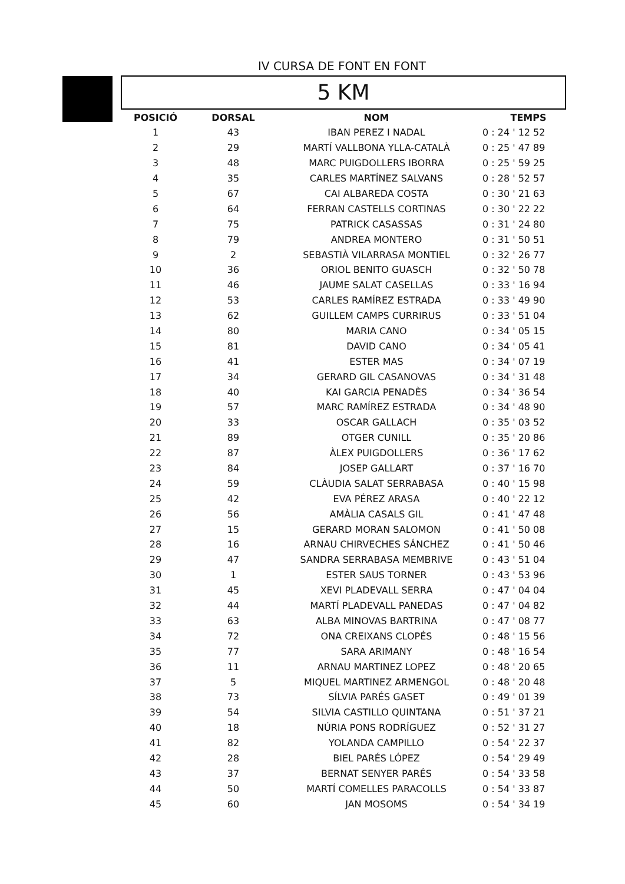IV CURSA DE FONT EN FONT
5 KM
| POSICIÓ | DORSAL | NOM | TEMPS |
| --- | --- | --- | --- |
| 1 | 43 | IBAN PEREZ I NADAL | 0 : 24 ' 12 52 |
| 2 | 29 | MARTÍ VALLBONA YLLA-CATALÀ | 0 : 25 ' 47 89 |
| 3 | 48 | MARC PUIGDOLLERS IBORRA | 0 : 25 ' 59 25 |
| 4 | 35 | CARLES MARTÍNEZ SALVANS | 0 : 28 ' 52 57 |
| 5 | 67 | CAI ALBAREDA COSTA | 0 : 30 ' 21 63 |
| 6 | 64 | FERRAN CASTELLS CORTINAS | 0 : 30 ' 22 22 |
| 7 | 75 | PATRICK CASASSAS | 0 : 31 ' 24 80 |
| 8 | 79 | ANDREA MONTERO | 0 : 31 ' 50 51 |
| 9 | 2 | SEBASTIÀ VILARRASA MONTIEL | 0 : 32 ' 26 77 |
| 10 | 36 | ORIOL BENITO GUASCH | 0 : 32 ' 50 78 |
| 11 | 46 | JAUME SALAT CASELLAS | 0 : 33 ' 16 94 |
| 12 | 53 | CARLES RAMÍREZ ESTRADA | 0 : 33 ' 49 90 |
| 13 | 62 | GUILLEM CAMPS CURRIRUS | 0 : 33 ' 51 04 |
| 14 | 80 | MARIA CANO | 0 : 34 ' 05 15 |
| 15 | 81 | DAVID CANO | 0 : 34 ' 05 41 |
| 16 | 41 | ESTER MAS | 0 : 34 ' 07 19 |
| 17 | 34 | GERARD GIL CASANOVAS | 0 : 34 ' 31 48 |
| 18 | 40 | KAI GARCIA PENADÈS | 0 : 34 ' 36 54 |
| 19 | 57 | MARC RAMÍREZ ESTRADA | 0 : 34 ' 48 90 |
| 20 | 33 | OSCAR GALLACH | 0 : 35 ' 03 52 |
| 21 | 89 | OTGER CUNILL | 0 : 35 ' 20 86 |
| 22 | 87 | ÀLEX PUIGDOLLERS | 0 : 36 ' 17 62 |
| 23 | 84 | JOSEP GALLART | 0 : 37 ' 16 70 |
| 24 | 59 | CLÀUDIA SALAT SERRABASA | 0 : 40 ' 15 98 |
| 25 | 42 | EVA PÉREZ ARASA | 0 : 40 ' 22 12 |
| 26 | 56 | AMÀLIA CASALS GIL | 0 : 41 ' 47 48 |
| 27 | 15 | GERARD MORAN SALOMON | 0 : 41 ' 50 08 |
| 28 | 16 | ARNAU CHIRVECHES SÁNCHEZ | 0 : 41 ' 50 46 |
| 29 | 47 | SANDRA SERRABASA MEMBRIVE | 0 : 43 ' 51 04 |
| 30 | 1 | ESTER SAUS TORNER | 0 : 43 ' 53 96 |
| 31 | 45 | XEVI PLADEVALL SERRA | 0 : 47 ' 04 04 |
| 32 | 44 | MARTÍ PLADEVALL PANEDAS | 0 : 47 ' 04 82 |
| 33 | 63 | ALBA MINOVAS BARTRINA | 0 : 47 ' 08 77 |
| 34 | 72 | ONA CREIXANS CLOPÉS | 0 : 48 ' 15 56 |
| 35 | 77 | SARA ARIMANY | 0 : 48 ' 16 54 |
| 36 | 11 | ARNAU MARTINEZ LOPEZ | 0 : 48 ' 20 65 |
| 37 | 5 | MIQUEL MARTINEZ ARMENGOL | 0 : 48 ' 20 48 |
| 38 | 73 | SÍLVIA PARÉS GASET | 0 : 49 ' 01 39 |
| 39 | 54 | SILVIA CASTILLO QUINTANA | 0 : 51 ' 37 21 |
| 40 | 18 | NÚRIA PONS RODRÍGUEZ | 0 : 52 ' 31 27 |
| 41 | 82 | YOLANDA CAMPILLO | 0 : 54 ' 22 37 |
| 42 | 28 | BIEL PARÉS LÓPEZ | 0 : 54 ' 29 49 |
| 43 | 37 | BERNAT SENYER PARÉS | 0 : 54 ' 33 58 |
| 44 | 50 | MARTÍ COMELLES PARACOLLS | 0 : 54 ' 33 87 |
| 45 | 60 | JAN MOSOMS | 0 : 54 ' 34 19 |